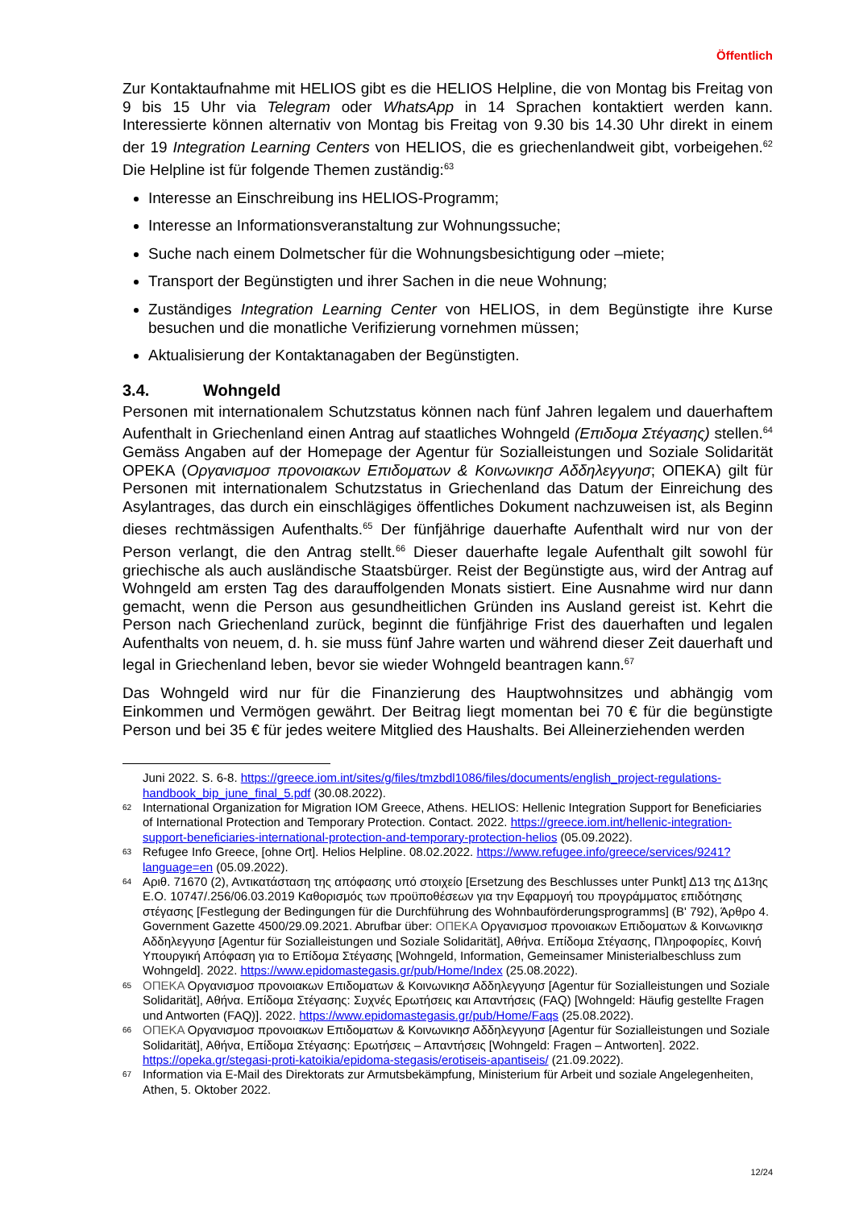Öffentlich
Zur Kontaktaufnahme mit HELIOS gibt es die HELIOS Helpline, die von Montag bis Freitag von 9 bis 15 Uhr via Telegram oder WhatsApp in 14 Sprachen kontaktiert werden kann. Interessierte können alternativ von Montag bis Freitag von 9.30 bis 14.30 Uhr direkt in einem der 19 Integration Learning Centers von HELIOS, die es griechenlandweit gibt, vorbeigehen.<sup>62</sup> Die Helpline ist für folgende Themen zuständig:<sup>63</sup>
Interesse an Einschreibung ins HELIOS-Programm;
Interesse an Informationsveranstaltung zur Wohnungssuche;
Suche nach einem Dolmetscher für die Wohnungsbesichtigung oder –miete;
Transport der Begünstigten und ihrer Sachen in die neue Wohnung;
Zuständiges Integration Learning Center von HELIOS, in dem Begünstigte ihre Kurse besuchen und die monatliche Verifizierung vornehmen müssen;
Aktualisierung der Kontaktanagaben der Begünstigten.
3.4. Wohngeld
Personen mit internationalem Schutzstatus können nach fünf Jahren legalem und dauerhaftem Aufenthalt in Griechenland einen Antrag auf staatliches Wohngeld (Επιδομα Στέγασης) stellen.<sup>64</sup> Gemäss Angaben auf der Homepage der Agentur für Sozialleistungen und Soziale Solidarität OPEKA (Οργανισμοσ προνοιακων Επιδοματων & Κοινωνικησ Αδδηλεγγυησ; ΟΠΕΚΑ) gilt für Personen mit internationalem Schutzstatus in Griechenland das Datum der Einreichung des Asylantrages, das durch ein einschlägiges öffentliches Dokument nachzuweisen ist, als Beginn dieses rechtmässigen Aufenthalts.<sup>65</sup> Der fünfjährige dauerhafte Aufenthalt wird nur von der Person verlangt, die den Antrag stellt.<sup>66</sup> Dieser dauerhafte legale Aufenthalt gilt sowohl für griechische als auch ausländische Staatsbürger. Reist der Begünstigte aus, wird der Antrag auf Wohngeld am ersten Tag des darauffolgenden Monats sistiert. Eine Ausnahme wird nur dann gemacht, wenn die Person aus gesundheitlichen Gründen ins Ausland gereist ist. Kehrt die Person nach Griechenland zurück, beginnt die fünfjährige Frist des dauerhaften und legalen Aufenthalts von neuem, d. h. sie muss fünf Jahre warten und während dieser Zeit dauerhaft und legal in Griechenland leben, bevor sie wieder Wohngeld beantragen kann.<sup>67</sup>
Das Wohngeld wird nur für die Finanzierung des Hauptwohnsitzes und abhängig vom Einkommen und Vermögen gewährt. Der Beitrag liegt momentan bei 70 € für die begünstigte Person und bei 35 € für jedes weitere Mitglied des Haushalts. Bei Alleinerziehenden werden
Juni 2022. S. 6-8. https://greece.iom.int/sites/g/files/tmzbdl1086/files/documents/english_project-regulations-handbook_bip_june_final_5.pdf (30.08.2022).
62 International Organization for Migration IOM Greece, Athens. HELIOS: Hellenic Integration Support for Beneficiaries of International Protection and Temporary Protection. Contact. 2022. https://greece.iom.int/hellenic-integration-support-beneficiaries-international-protection-and-temporary-protection-helios (05.09.2022).
63 Refugee Info Greece, [ohne Ort]. Helios Helpline. 08.02.2022. https://www.refugee.info/greece/services/9241?language=en (05.09.2022).
64 Αριθ. 71670 (2), Αντικατάσταση της απόφασης υπό στοιχείο [Ersetzung des Beschlusses unter Punkt] Δ13 της Δ13ης Ε.Ο. 10747/.256/06.03.2019 Καθορισμός των προϋποθέσεων για την Εφαρμογή του προγράμματος επιδότησης στέγασης [Festlegung der Bedingungen für die Durchführung des Wohnbauförderungsprogramms] (Β' 792), Άρθρο 4. Government Gazette 4500/29.09.2021. Abrufbar über: ΟΠΕΚΑ Οργανισμοσ προνοιακων Επιδοματων & Κοινωνικησ Αδδηλεγγυησ [Agentur für Sozialleistungen und Soziale Solidarität], Αθήνα. Επίδομα Στέγασης, Πληροφορίες, Κοινή Υπουργική Απόφαση για το Επίδομα Στέγασης [Wohngeld, Information, Gemeinsamer Ministerialbeschluss zum Wohngeld]. 2022. https://www.epidomastegasis.gr/pub/Home/Index (25.08.2022).
65 ΟΠΕΚΑ Οργανισμοσ προνοιακων Επιδοματων & Κοινωνικησ Αδδηλεγγυησ [Agentur für Sozialleistungen und Soziale Solidarität], Αθήνα. Επίδομα Στέγασης: Συχνές Ερωτήσεις και Απαντήσεις (FAQ) [Wohngeld: Häufig gestellte Fragen und Antworten (FAQ)]. 2022. https://www.epidomastegasis.gr/pub/Home/Faqs (25.08.2022).
66 ΟΠΕΚΑ Οργανισμοσ προνοιακων Επιδοματων & Κοινωνικησ Αδδηλεγγυησ [Agentur für Sozialleistungen und Soziale Solidarität], Αθήνα, Επίδομα Στέγασης: Ερωτήσεις – Απαντήσεις [Wohngeld: Fragen – Antworten]. 2022. https://opeka.gr/stegasi-proti-katoikia/epidoma-stegasis/erotiseis-apantiseis/ (21.09.2022).
67 Information via E-Mail des Direktorats zur Armutsbekämpfung, Ministerium für Arbeit und soziale Angelegenheiten, Athen, 5. Oktober 2022.
12/24